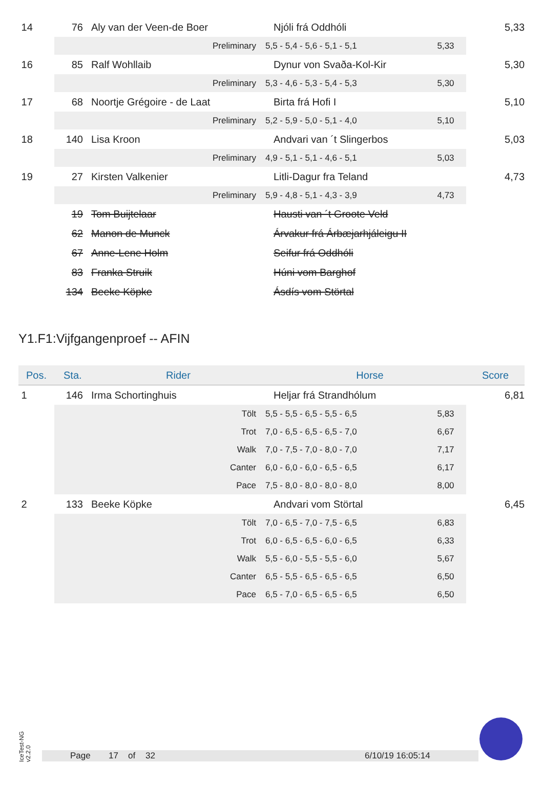| 14 | 76 | | Aly van der Veen-de Boer | | Njóli frá Oddhóli | | 5,33 |
| | Preliminary | | | 5,5 - 5,4 - 5,6 - 5,1 - 5,1 | | 5,33 | |
| 16 | 85 | | Ralf Wohllaib | | Dynur von Svaða-Kol-Kir | | 5,30 |
| | Preliminary | | | 5,3 - 4,6 - 5,3 - 5,4 - 5,3 | | 5,30 | |
| 17 | 68 | | Noortje Grégoire - de Laat | | Birta frá Hofi I | | 5,10 |
| | Preliminary | | | 5,2 - 5,9 - 5,0 - 5,1 - 4,0 | | 5,10 | |
| 18 | 140 | | Lisa Kroon | | Andvari van ´t Slingerbos | | 5,03 |
| | Preliminary | | | 4,9 - 5,1 - 5,1 - 4,6 - 5,1 | | 5,03 | |
| 19 | 27 | | Kirsten Valkenier | | Litli-Dagur fra Teland | | 4,73 |
| | Preliminary | | | 5,9 - 4,8 - 5,1 - 4,3 - 3,9 | | 4,73 | |
| | 19 | | Tom Buijtelaar | | Hausti van ´t Groote Veld | | |
| | 62 | | Manon de Munck | | Árvakur frá Árbæjarhjáleigu II | | |
| | 67 | | Anne-Lene Holm | | Seifur frá Oddhóli | | |
| | 83 | | Franka Struik | | Húni vom Barghof | | |
| | 134 | | Beeke Köpke | | Ásdís vom Störtal | | |
Y1.F1:Vijfgangenproef -- AFIN
| Pos. | Sta. | | Rider | | Horse | | Score |
| --- | --- | --- | --- | --- | --- | --- | --- |
| 1 | 146 | | Irma Schortinghuis | | Heljar frá Strandhólum | | 6,81 |
| | Tölt | | | 5,5 - 5,5 - 6,5 - 5,5 - 6,5 | | 5,83 | |
| | Trot | | | 7,0 - 6,5 - 6,5 - 6,5 - 7,0 | | 6,67 | |
| | Walk | | | 7,0 - 7,5 - 7,0 - 8,0 - 7,0 | | 7,17 | |
| | Canter | | | 6,0 - 6,0 - 6,0 - 6,5 - 6,5 | | 6,17 | |
| | Pace | | | 7,5 - 8,0 - 8,0 - 8,0 - 8,0 | | 8,00 | |
| 2 | 133 | | Beeke Köpke | | Andvari vom Störtal | | 6,45 |
| | Tölt | | | 7,0 - 6,5 - 7,0 - 7,5 - 6,5 | | 6,83 | |
| | Trot | | | 6,0 - 6,5 - 6,5 - 6,0 - 6,5 | | 6,33 | |
| | Walk | | | 5,5 - 6,0 - 5,5 - 5,5 - 6,0 | | 5,67 | |
| | Canter | | | 6,5 - 5,5 - 6,5 - 6,5 - 6,5 | | 6,50 | |
| | Pace | | | 6,5 - 7,0 - 6,5 - 6,5 - 6,5 | | 6,50 | |
IceTest-NG
v2.2.0
Page 17 of 32 6/10/19 16:05:14